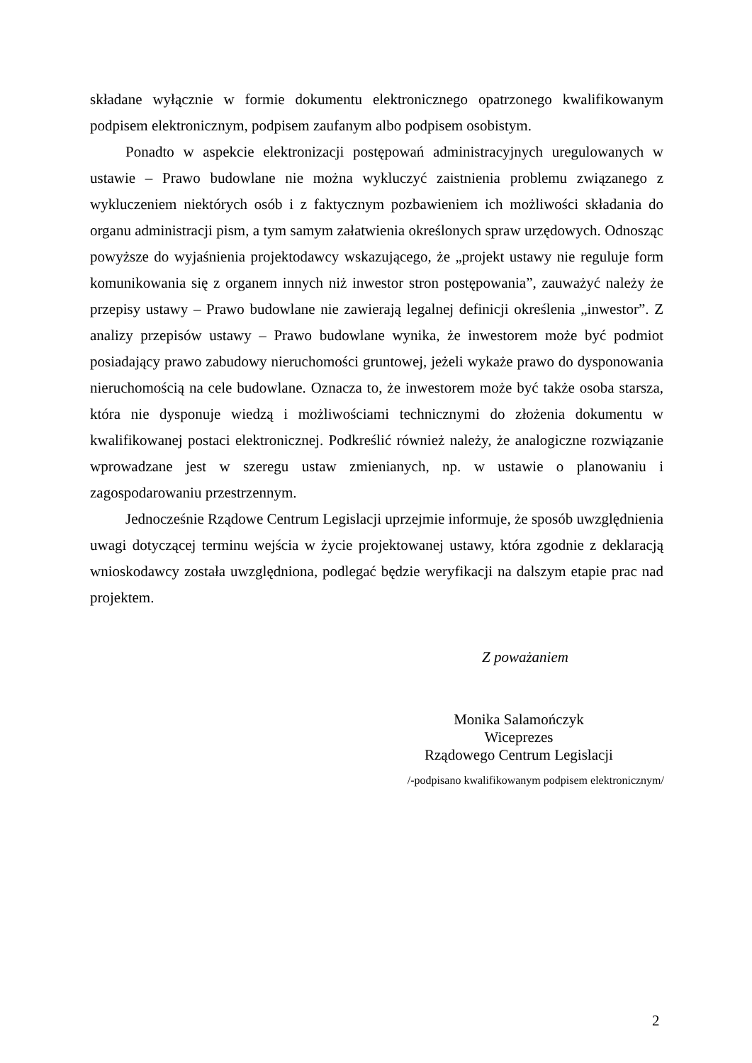składane wyłącznie w formie dokumentu elektronicznego opatrzonego kwalifikowanym podpisem elektronicznym, podpisem zaufanym albo podpisem osobistym.
Ponadto w aspekcie elektronizacji postępowań administracyjnych uregulowanych w ustawie – Prawo budowlane nie można wykluczyć zaistnienia problemu związanego z wykluczeniem niektórych osób i z faktycznym pozbawieniem ich możliwości składania do organu administracji pism, a tym samym załatwienia określonych spraw urzędowych. Odnosząc powyższe do wyjaśnienia projektodawcy wskazującego, że „projekt ustawy nie reguluje form komunikowania się z organem innych niż inwestor stron postępowania”, zauważyć należy że przepisy ustawy – Prawo budowlane nie zawierają legalnej definicji określenia „inwestor”. Z analizy przepisów ustawy – Prawo budowlane wynika, że inwestorem może być podmiot posiadający prawo zabudowy nieruchomości gruntowej, jeżeli wykaże prawo do dysponowania nieruchomością na cele budowlane. Oznacza to, że inwestorem może być także osoba starsza, która nie dysponuje wiedzą i możliwościami technicznymi do złożenia dokumentu w kwalifikowanej postaci elektronicznej. Podkreślić również należy, że analogiczne rozwiązanie wprowadzane jest w szeregu ustaw zmienianych, np. w ustawie o planowaniu i zagospodarowaniu przestrzennym.
Jednocześnie Rządowe Centrum Legislacji uprzejmie informuje, że sposób uwzględnienia uwagi dotyczącej terminu wejścia w życie projektowanej ustawy, która zgodnie z deklaracją wnioskodawcy została uwzględniona, podlegać będzie weryfikacji na dalszym etapie prac nad projektem.
Z poważaniem
Monika Salamończyk
Wiceprezes
Rządowego Centrum Legislacji
/-podpisano kwalifikowanym podpisem elektronicznym/
2